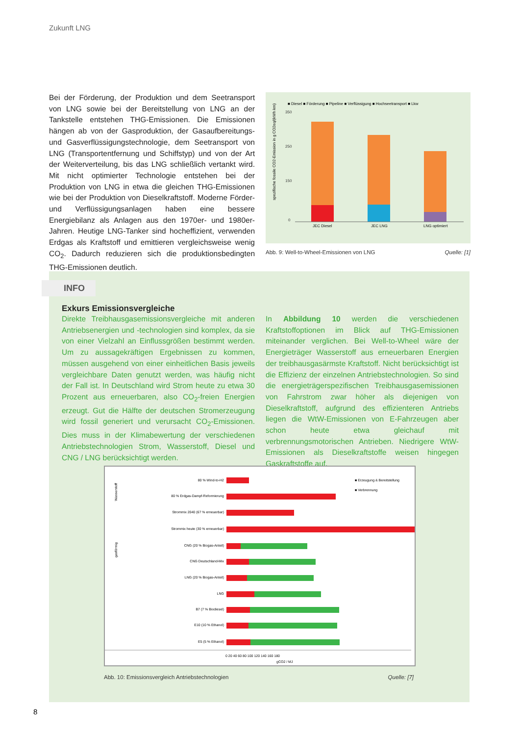Zukunft LNG
Bei der Förderung, der Produktion und dem Seetransport von LNG sowie bei der Bereitstellung von LNG an der Tankstelle entstehen THG-Emissionen. Die Emissionen hängen ab von der Gasproduktion, der Gasaufbereitungs- und Gasverflüssigungstechnologie, dem Seetransport von LNG (Transportentfernung und Schiffstyp) und von der Art der Weiterverteilung, bis das LNG schließlich vertankt wird. Mit nicht optimierter Technologie entstehen bei der Produktion von LNG in etwa die gleichen THG-Emissionen wie bei der Produktion von Dieselkraftstoff. Moderne Förder- und Verflüssigungsanlagen haben eine bessere Energiebilanz als Anlagen aus den 1970er- und 1980er-Jahren. Heutige LNG-Tanker sind hocheffizient, verwenden Erdgas als Kraftstoff und emittieren vergleichsweise wenig CO<sub>2</sub>. Dadurch reduzieren sich die produktionsbedingten THG-Emissionen deutlich.
■ Diesel ■ Förderung ■ Pipeline ■ Verflüssigung ■ Hochseetransport ■ Lkw
spezifische fossile CO2-Emission in g CO2eq/(kWh km)
350
250
150
0
JEC Diesel
JEC LNG
LNG optimiert
Abb. 9: Well-to-Wheel-Emissionen von LNG Quelle: [1]
INFO
Exkurs Emissionsvergleiche
Direkte Treibhausgasemissionsvergleiche mit anderen Antriebsenergien und -technologien sind komplex, da sie von einer Vielzahl an Einflussgrößen bestimmt werden. Um zu aussagekräftigen Ergebnissen zu kommen, müssen ausgehend von einer einheitlichen Basis jeweils vergleichbare Daten genutzt werden, was häufig nicht der Fall ist. In Deutschland wird Strom heute zu etwa 30 Prozent aus erneuerbaren, also CO<sub>2</sub>-freien Energien erzeugt. Gut die Hälfte der deutschen Stromerzeugung wird fossil generiert und verursacht CO<sub>2</sub>-Emissionen. Dies muss in der Klimabewertung der verschiedenen Antriebstechnologien Strom, Wasserstoff, Diesel und CNG / LNG berücksichtigt werden.
In Abbildung 10 werden die verschiedenen Kraftstoffoptionen im Blick auf THG-Emissionen miteinander verglichen. Bei Well-to-Wheel wäre der Energieträger Wasserstoff aus erneuerbaren Energien der treibhausgasärmste Kraftstoff. Nicht berücksichtigt ist die Effizienz der einzelnen Antriebstechnologien. So sind die energieträgerspezifischen Treibhausgasemissionen von Fahrstrom zwar höher als diejenigen von Dieselkraftstoff, aufgrund des effizienteren Antriebs liegen die WtW-Emissionen von E-Fahrzeugen aber schon heute etwa gleichauf mit verbrennungsmotorischen Antrieben. Niedrigere WtW-Emissionen als Dieselkraftstoffe weisen hingegen Gaskraftstoffe auf.
■ Erzeugung & Bereitstellung
■ Verbrennung
80 % Wind-to-H2
80 % Erdgas-Dampf-Reformierung
Strommix 2040 (67 % erneuerbar)
Strommix heute (30 % erneuerbar)
CNG (20 % Biogas-Anteil)
CNG Deutschland-Mix
LNG (20 % Biogas-Anteil)
LNG
B7 (7 % Biodiesel)
E10 (10 % Ethanol)
E5 (5 % Ethanol)
Wasserstoff
gasförmig
0 20 40 60 80 100 120 140 160 180
gCO2 / MJ
Abb. 10: Emissionsvergleich Antriebstechnologien Quelle: [7]
8